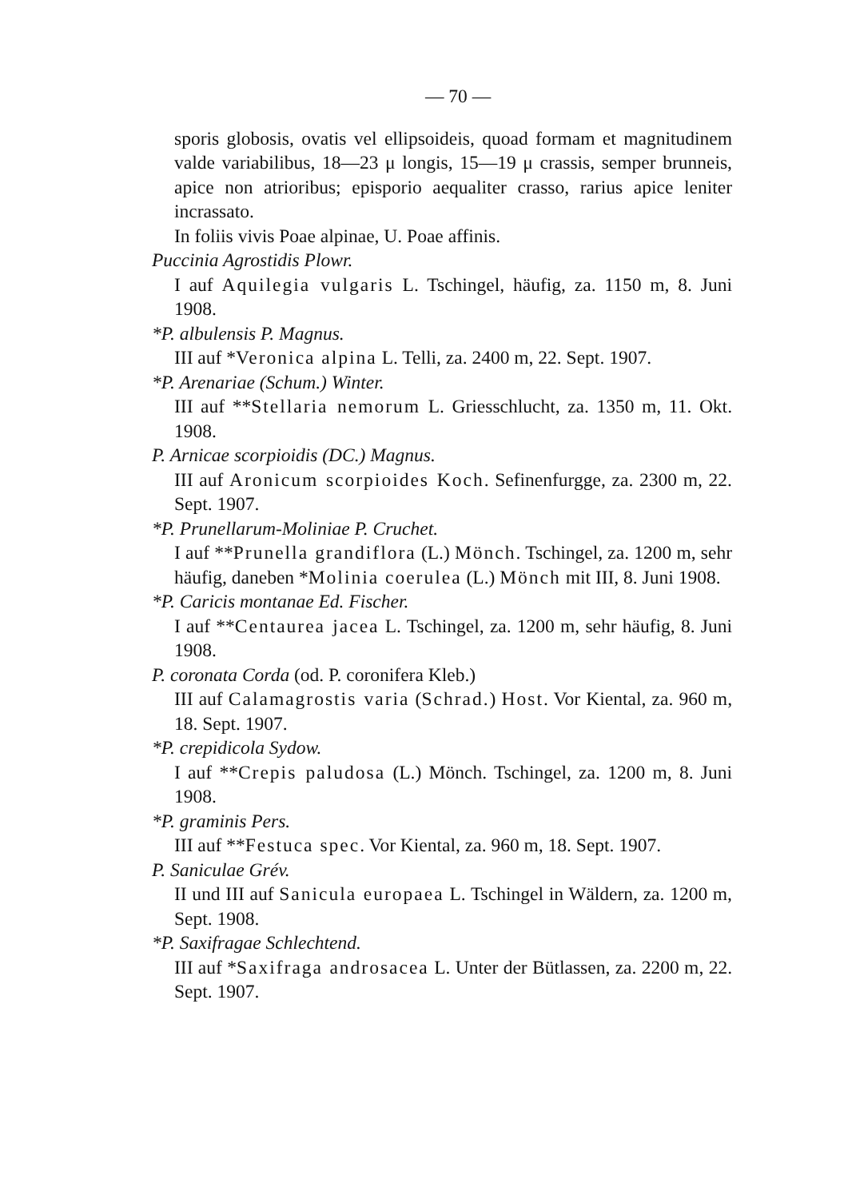— 70 —
sporis globosis, ovatis vel ellipsoideis, quoad formam et magnitudinem valde variabilibus, 18—23 μ longis, 15—19 μ crassis, semper brunneis, apice non atrioribus; episporio aequaliter crasso, rarius apice leniter incrassato.
In foliis vivis Poae alpinae, U. Poae affinis.
Puccinia Agrostidis Plowr.
I auf Aquilegia vulgaris L. Tschingel, häufig, za. 1150 m, 8. Juni 1908.
*P. albulensis P. Magnus.
III auf *Veronica alpina L. Telli, za. 2400 m, 22. Sept. 1907.
*P. Arenariae (Schum.) Winter.
III auf **Stellaria nemorum L. Griesschlucht, za. 1350 m, 11. Okt. 1908.
P. Arnicae scorpioidis (DC.) Magnus.
III auf Aronicum scorpioides Koch. Sefinenfurgge, za. 2300 m, 22. Sept. 1907.
*P. Prunellarum-Moliniae P. Cruchet.
I auf **Prunella grandiflora (L.) Mönch. Tschingel, za. 1200 m, sehr häufig, daneben *Molinia coerulea (L.) Mönch mit III, 8. Juni 1908.
*P. Caricis montanae Ed. Fischer.
I auf **Centaurea jacea L. Tschingel, za. 1200 m, sehr häufig, 8. Juni 1908.
P. coronata Corda (od. P. coronifera Kleb.)
III auf Calamagrostis varia (Schrad.) Host. Vor Kiental, za. 960 m, 18. Sept. 1907.
*P. crepidicola Sydow.
I auf **Crepis paludosa (L.) Mönch. Tschingel, za. 1200 m, 8. Juni 1908.
*P. graminis Pers.
III auf **Festuca spec. Vor Kiental, za. 960 m, 18. Sept. 1907.
P. Saniculae Grév.
II und III auf Sanicula europaea L. Tschingel in Wäldern, za. 1200 m, Sept. 1908.
*P. Saxifragae Schlechtend.
III auf *Saxifraga androsacea L. Unter der Bütlassen, za. 2200 m, 22. Sept. 1907.